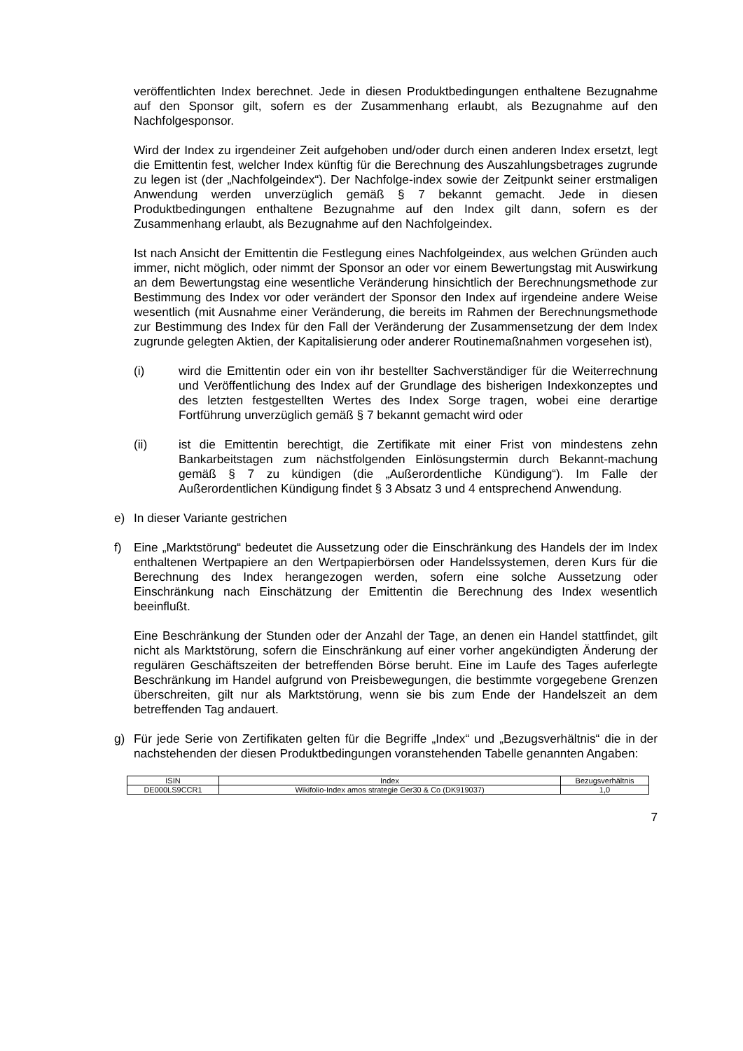veröffentlichten Index berechnet. Jede in diesen Produktbedingungen enthaltene Bezugnahme auf den Sponsor gilt, sofern es der Zusammenhang erlaubt, als Bezugnahme auf den Nachfolgesponsor.
Wird der Index zu irgendeiner Zeit aufgehoben und/oder durch einen anderen Index ersetzt, legt die Emittentin fest, welcher Index künftig für die Berechnung des Auszahlungsbetrages zugrunde zu legen ist (der „Nachfolgeindex“). Der Nachfolge-index sowie der Zeitpunkt seiner erstmaligen Anwendung werden unverzüglich gemäß § 7 bekannt gemacht. Jede in diesen Produktbedingungen enthaltene Bezugnahme auf den Index gilt dann, sofern es der Zusammenhang erlaubt, als Bezugnahme auf den Nachfolgeindex.
Ist nach Ansicht der Emittentin die Festlegung eines Nachfolgeindex, aus welchen Gründen auch immer, nicht möglich, oder nimmt der Sponsor an oder vor einem Bewertungstag mit Auswirkung an dem Bewertungstag eine wesentliche Veränderung hinsichtlich der Berechnungsmethode zur Bestimmung des Index vor oder verändert der Sponsor den Index auf irgendeine andere Weise wesentlich (mit Ausnahme einer Veränderung, die bereits im Rahmen der Berechnungsmethode zur Bestimmung des Index für den Fall der Veränderung der Zusammensetzung der dem Index zugrunde gelegten Aktien, der Kapitalisierung oder anderer Routinemaßnahmen vorgesehen ist),
(i) wird die Emittentin oder ein von ihr bestellter Sachverständiger für die Weiterrechnung und Veröffentlichung des Index auf der Grundlage des bisherigen Indexkonzeptes und des letzten festgestellten Wertes des Index Sorge tragen, wobei eine derartige Fortführung unverzüglich gemäß § 7 bekannt gemacht wird oder
(ii) ist die Emittentin berechtigt, die Zertifikate mit einer Frist von mindestens zehn Bankarbeitstagen zum nächstfolgenden Einlösungstermin durch Bekannt-machung gemäß § 7 zu kündigen (die „Außerordentliche Kündigung“). Im Falle der Außerordentlichen Kündigung findet § 3 Absatz 3 und 4 entsprechend Anwendung.
e) In dieser Variante gestrichen
f) Eine „Marktstörung“ bedeutet die Aussetzung oder die Einschränkung des Handels der im Index enthaltenen Wertpapiere an den Wertpapierbörsen oder Handelssystemen, deren Kurs für die Berechnung des Index herangezogen werden, sofern eine solche Aussetzung oder Einschränkung nach Einschätzung der Emittentin die Berechnung des Index wesentlich beeinflußt.
Eine Beschränkung der Stunden oder der Anzahl der Tage, an denen ein Handel stattfindet, gilt nicht als Marktstörung, sofern die Einschränkung auf einer vorher angekündigten Änderung der regulären Geschäftszeiten der betreffenden Börse beruht. Eine im Laufe des Tages auferlegte Beschränkung im Handel aufgrund von Preisbewegungen, die bestimmte vorgegebene Grenzen überschreiten, gilt nur als Marktstörung, wenn sie bis zum Ende der Handelszeit an dem betreffenden Tag andauert.
g) Für jede Serie von Zertifikaten gelten für die Begriffe „Index“ und „Bezugsverhältnis“ die in der nachstehenden der diesen Produktbedingungen voranstehenden Tabelle genannten Angaben:
| ISIN | Index | Bezugsverhältnis |
| --- | --- | --- |
| DE000LS9CCR1 | Wikifolio-Index amos strategie Ger30 & Co (DK919037) | 1,0 |
7